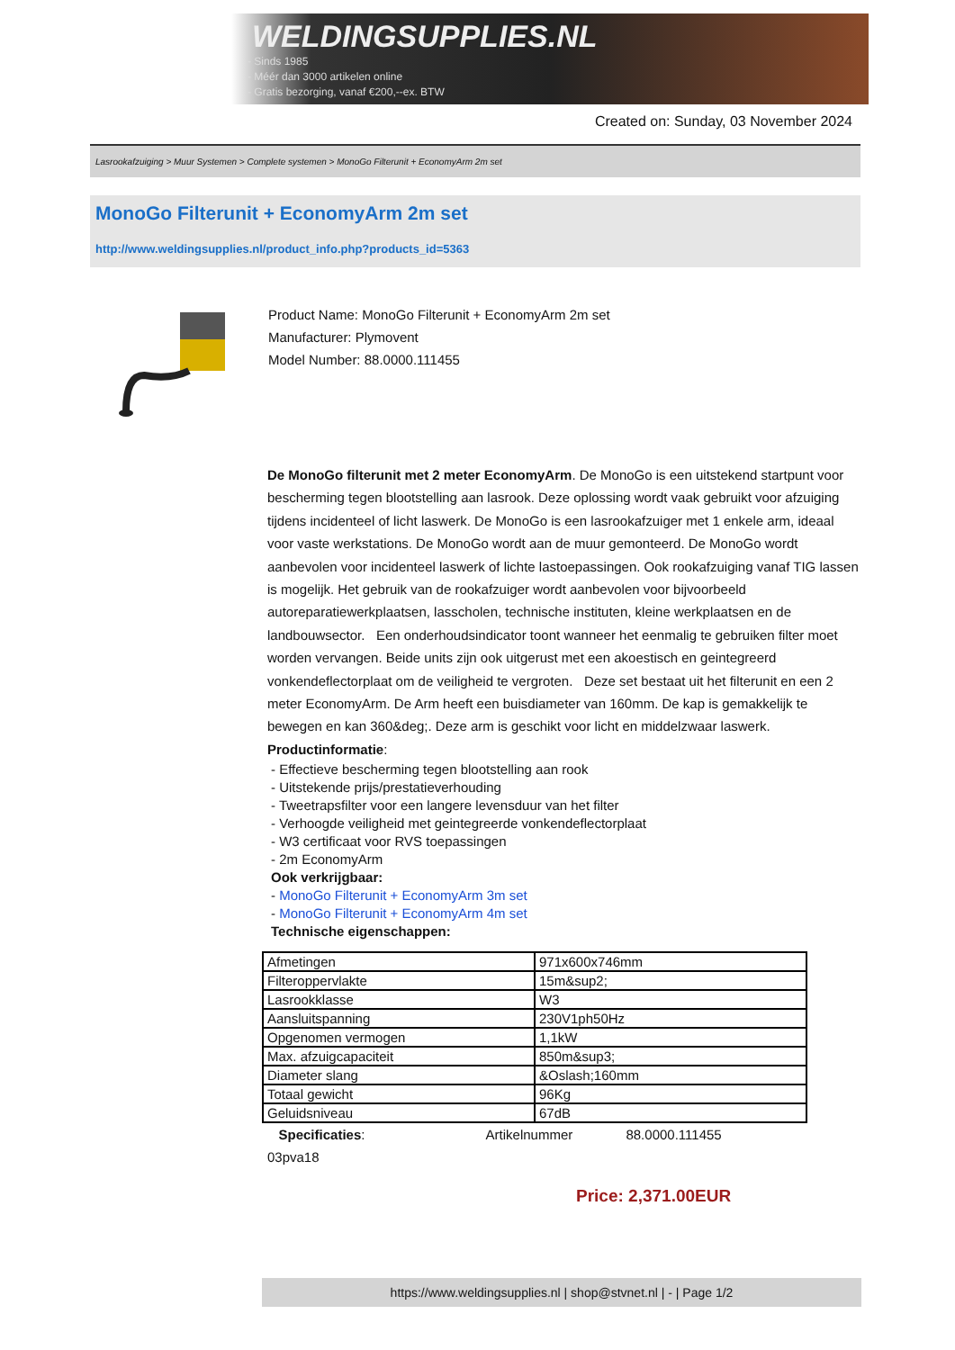WELDINGSUPPLIES.NL
- Sinds 1985
- Méér dan 3000 artikelen online
- Gratis bezorging, vanaf €200,--ex. BTW
Created on: Sunday, 03 November 2024
Lasrookafzuiging > Muur Systemen > Complete systemen > MonoGo Filterunit + EconomyArm 2m set
MonoGo Filterunit + EconomyArm 2m set
http://www.weldingsupplies.nl/product_info.php?products_id=5363
Product Name: MonoGo Filterunit + EconomyArm 2m set
Manufacturer: Plymovent
Model Number: 88.0000.111455
De MonoGo filterunit met 2 meter EconomyArm. De MonoGo is een uitstekend startpunt voor bescherming tegen blootstelling aan lasrook. Deze oplossing wordt vaak gebruikt voor afzuiging tijdens incidenteel of licht laswerk. De MonoGo is een lasrookafzuiger met 1 enkele arm, ideaal voor vaste werkstations. De MonoGo wordt aan de muur gemonteerd. De MonoGo wordt aanbevolen voor incidenteel laswerk of lichte lastoepassingen. Ook rookafzuiging vanaf TIG lassen is mogelijk. Het gebruik van de rookafzuiger wordt aanbevolen voor bijvoorbeeld autoreparatiewerkplaatsen, lasscholen, technische instituten, kleine werkplaatsen en de landbouwsector. Een onderhoudsindicator toont wanneer het eenmalig te gebruiken filter moet worden vervangen. Beide units zijn ook uitgerust met een akoestisch en geintegreerd vonkendeflectorplaat om de veiligheid te vergroten. Deze set bestaat uit het filterunit en een 2 meter EconomyArm. De Arm heeft een buisdiameter van 160mm. De kap is gemakkelijk te bewegen en kan 360&deg;. Deze arm is geschikt voor licht en middelzwaar laswerk. Productinformatie:
- Effectieve bescherming tegen blootstelling aan rook
- Uitstekende prijs/prestatieverhouding
- Tweetrapsfilter voor een langere levensduur van het filter
- Verhoogde veiligheid met geintegreerde vonkendeflectorplaat
- W3 certificaat voor RVS toepassingen
- 2m EconomyArm
Ook verkrijgbaar:
- MonoGo Filterunit + EconomyArm 3m set
- MonoGo Filterunit + EconomyArm 4m set
Technische eigenschappen:
| Afmetingen | 971x600x746mm |
| Filteroppervlakte | 15m&sup2; |
| Lasrookklasse | W3 |
| Aansluitspanning | 230V1ph50Hz |
| Opgenomen vermogen | 1,1kW |
| Max. afzuigcapaciteit | 850m&sup3; |
| Diameter slang | &Oslash;160mm |
| Totaal gewicht | 96Kg |
| Geluidsniveau | 67dB |
Specificaties: Artikelnummer 88.0000.111455
03pva18
Price: 2,371.00EUR
https://www.weldingsupplies.nl | shop@stvnet.nl | - | Page 1/2